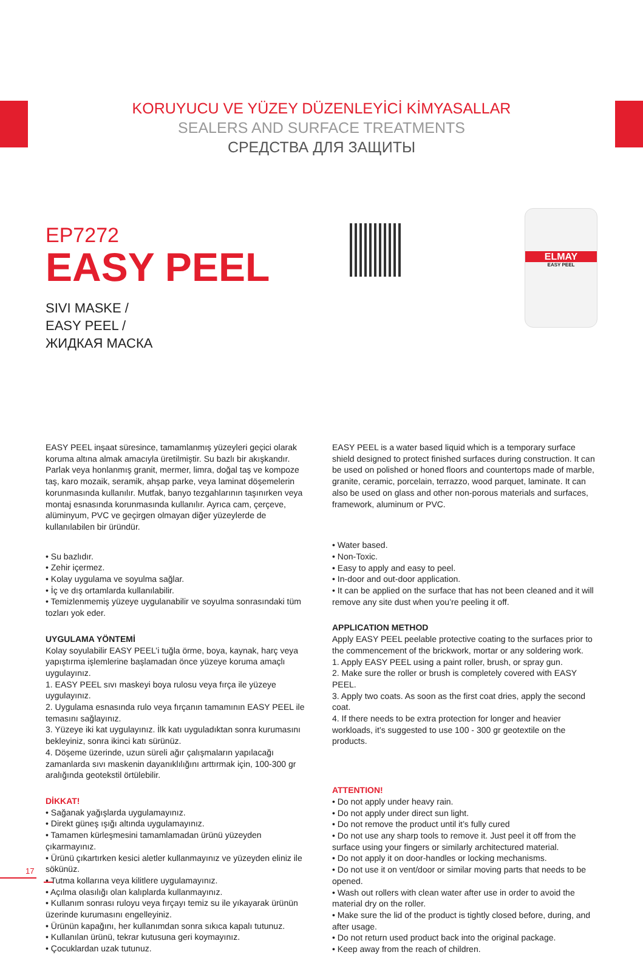KORUYUCU VE YÜZEY DÜZENLEYİCİ KİMYASALLAR
SEALERS AND SURFACE TREATMENTS
СРЕДСТВА ДЛЯ ЗАЩИТЫ
EP7272
EASY PEEL
SIVI MASKE /
EASY PEEL /
ЖИДКАЯ МАСКА
ELMAY
EASY PEEL
EASY PEEL inşaat süresince, tamamlanmış yüzeyleri geçici olarak koruma altına almak amacıyla üretilmiştir. Su bazlı bir akışkandır. Parlak veya honlanmış granit, mermer, limra, doğal taş ve kompoze taş, karo mozaik, seramik, ahşap parke, veya laminat döşemelerin korunmasında kullanılır. Mutfak, banyo tezgahlarının taşınırken veya montaj esnasında korunmasında kullanılır. Ayrıca cam, çerçeve, alüminyum, PVC ve geçirgen olmayan diğer yüzeylerde de kullanılabilen bir üründür.
• Su bazlıdır.
• Zehir içermez.
• Kolay uygulama ve soyulma sağlar.
• İç ve dış ortamlarda kullanılabilir.
• Temizlenmemiş yüzeye uygulanabilir ve soyulma sonrasındaki tüm tozları yok eder.
UYGULAMA YÖNTEMİ
Kolay soyulabilir EASY PEEL’i tuğla örme, boya, kaynak, harç veya yapıştırma işlemlerine başlamadan önce yüzeye koruma amaçlı uygulayınız.
1. EASY PEEL sıvı maskeyi boya rulosu veya fırça ile yüzeye uygulayınız.
2. Uygulama esnasında rulo veya fırçanın tamamının EASY PEEL ile temasını sağlayınız.
3. Yüzeye iki kat uygulayınız. İlk katı uyguladıktan sonra kurumasını bekleyiniz, sonra ikinci katı sürünüz.
4. Döşeme üzerinde, uzun süreli ağır çalışmaların yapılacağı zamanlarda sıvı maskenin dayanıklılığını arttırmak için, 100-300 gr aralığında geotekstil örtülebilir.
DİKKAT!
• Sağanak yağışlarda uygulamayınız.
• Direkt güneş ışığı altında uygulamayınız.
• Tamamen kürleşmesini tamamlamadan ürünü yüzeyden çıkarmayınız.
• Ürünü çıkartırken kesici aletler kullanmayınız ve yüzeyden eliniz ile sökünüz.
• Tutma kollarına veya kilitlere uygulamayınız.
• Açılma olasılığı olan kalıplarda kullanmayınız.
• Kullanım sonrası ruloyu veya fırçayı temiz su ile yıkayarak ürünün üzerinde kurumasını engelleyiniz.
• Ürünün kapağını, her kullanımdan sonra sıkıca kapalı tutunuz.
• Kullanılan ürünü, tekrar kutusuna geri koymayınız.
• Çocuklardan uzak tutunuz.
EASY PEEL is a water based liquid which is a temporary surface shield designed to protect finished surfaces during construction. It can be used on polished or honed floors and countertops made of marble, granite, ceramic, porcelain, terrazzo, wood parquet, laminate. It can also be used on glass and other non-porous materials and surfaces, framework, aluminum or PVC.
• Water based.
• Non-Toxic.
• Easy to apply and easy to peel.
• In-door and out-door application.
• It can be applied on the surface that has not been cleaned and it will remove any site dust when you’re peeling it off.
APPLICATION METHOD
Apply EASY PEEL peelable protective coating to the surfaces prior to the commencement of the brickwork, mortar or any soldering work.
1. Apply EASY PEEL using a paint roller, brush, or spray gun.
2. Make sure the roller or brush is completely covered with EASY PEEL.
3. Apply two coats. As soon as the first coat dries, apply the second coat.
4. If there needs to be extra protection for longer and heavier workloads, it’s suggested to use 100 - 300 gr geotextile on the products.
ATTENTION!
• Do not apply under heavy rain.
• Do not apply under direct sun light.
• Do not remove the product until it’s fully cured
• Do not use any sharp tools to remove it. Just peel it off from the surface using your fingers or similarly architectured material.
• Do not apply it on door-handles or locking mechanisms.
• Do not use it on vent/door or similar moving parts that needs to be opened.
• Wash out rollers with clean water after use in order to avoid the material dry on the roller.
• Make sure the lid of the product is tightly closed before, during, and after usage.
• Do not return used product back into the original package.
• Keep away from the reach of children.
17